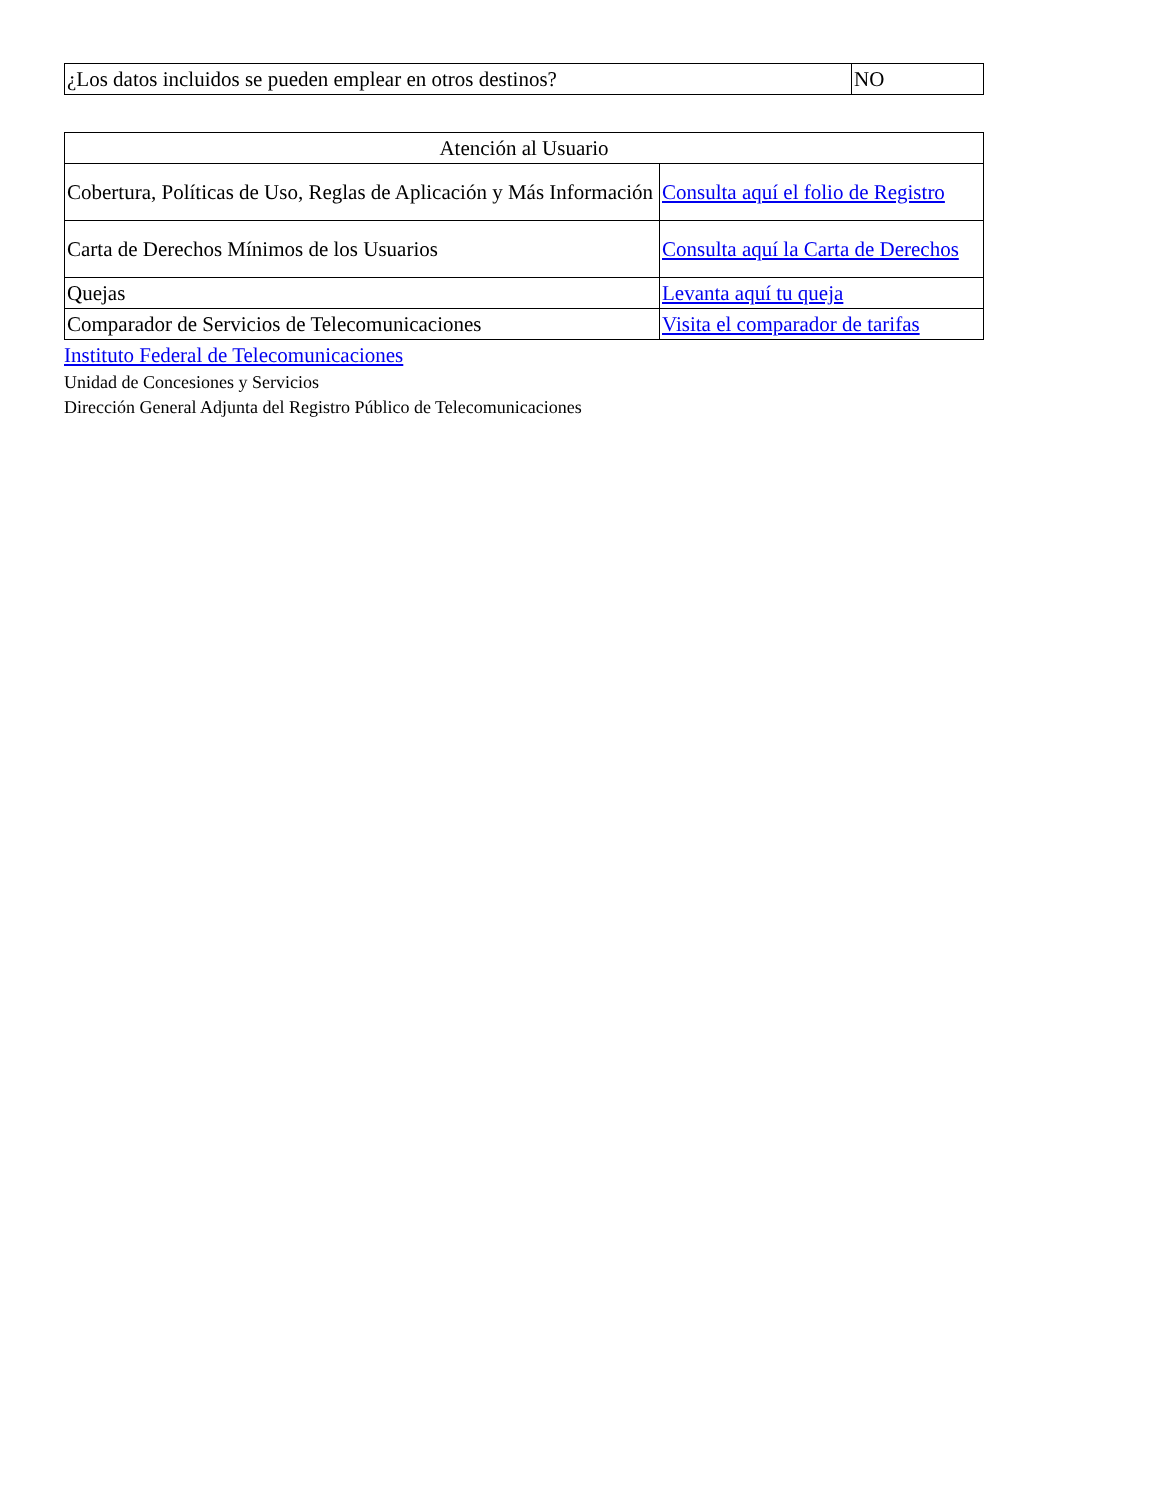| ¿Los datos incluidos se pueden emplear en otros destinos? | NO |
| Atención al Usuario | |
| Cobertura, Políticas de Uso, Reglas de Aplicación y Más Información | Consulta aquí el folio de Registro |
| Carta de Derechos Mínimos de los Usuarios | Consulta aquí la Carta de Derechos |
| Quejas | Levanta aquí tu queja |
| Comparador de Servicios de Telecomunicaciones | Visita el comparador de tarifas |
Instituto Federal de Telecomunicaciones
Unidad de Concesiones y Servicios
Dirección General Adjunta del Registro Público de Telecomunicaciones